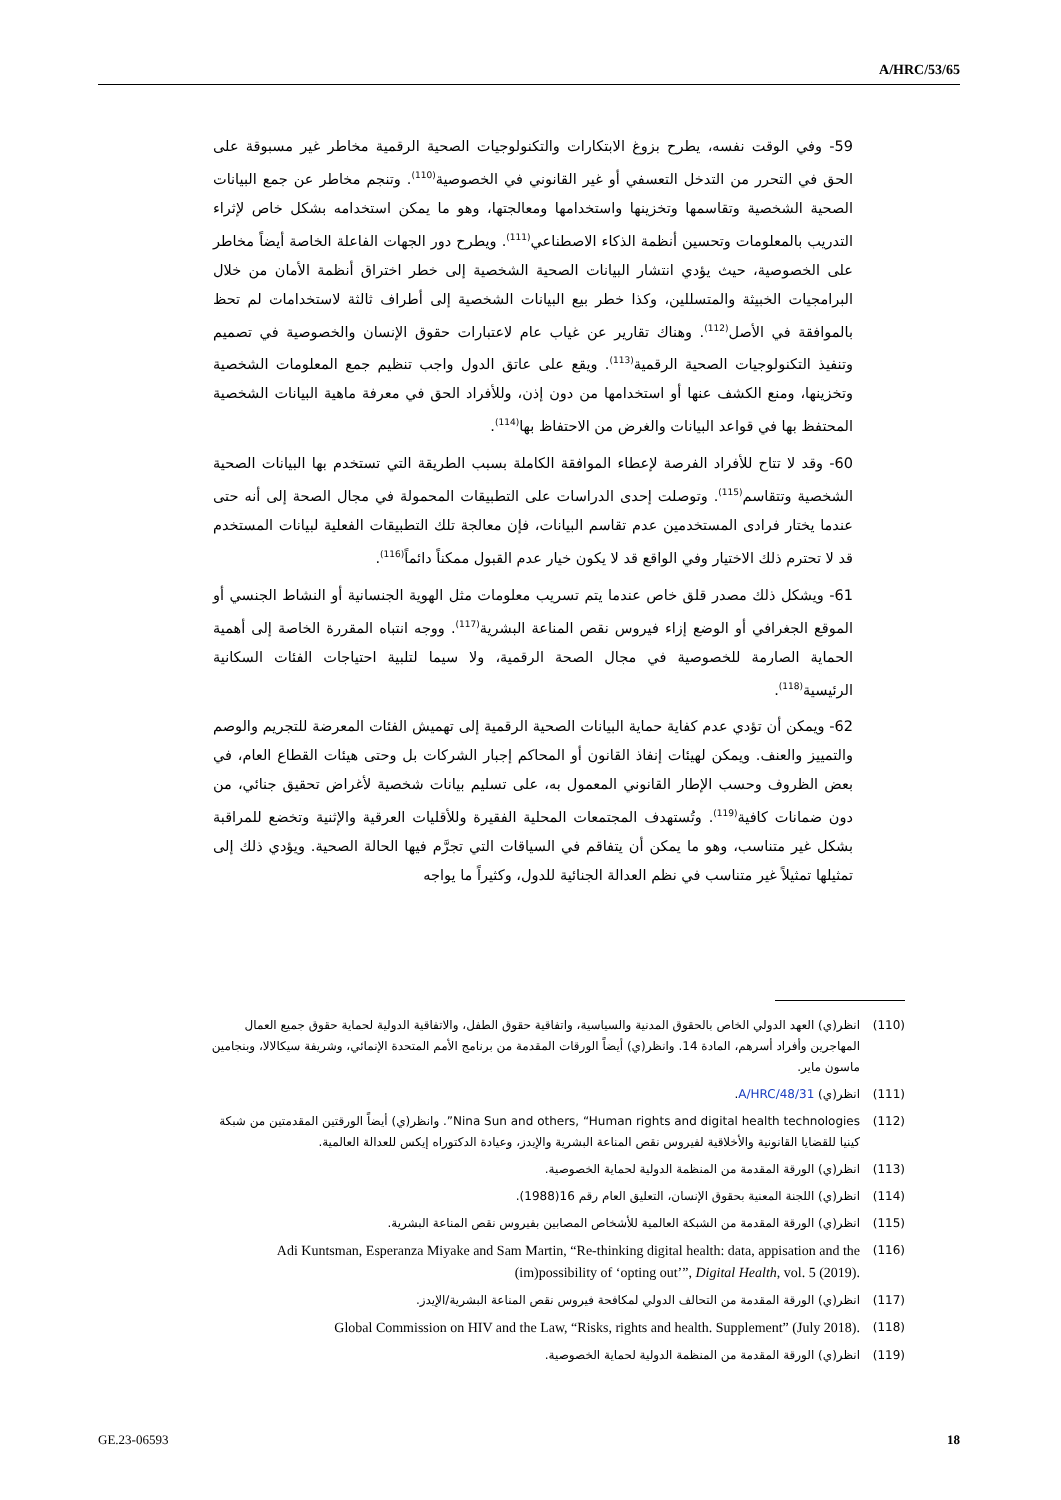A/HRC/53/65
59- وفي الوقت نفسه، يطرح بزوغ الابتكارات والتكنولوجيات الصحية الرقمية مخاطر غير مسبوقة على الحق في التحرر من التدخل التعسفي أو غير القانوني في الخصوصية<sup>(110)</sup>. وتنجم مخاطر عن جمع البيانات الصحية الشخصية وتقاسمها وتخزينها واستخدامها ومعالجتها، وهو ما يمكن استخدامه بشكل خاص لإثراء التدريب بالمعلومات وتحسين أنظمة الذكاء الاصطناعي<sup>(111)</sup>. ويطرح دور الجهات الفاعلة الخاصة أيضاً مخاطر على الخصوصية، حيث يؤدي انتشار البيانات الصحية الشخصية إلى خطر اختراق أنظمة الأمان من خلال البرامجيات الخبيثة والمتسللين، وكذا خطر بيع البيانات الشخصية إلى أطراف ثالثة لاستخدامات لم تحظ بالموافقة في الأصل<sup>(112)</sup>. وهناك تقارير عن غياب عام لاعتبارات حقوق الإنسان والخصوصية في تصميم وتنفيذ التكنولوجيات الصحية الرقمية<sup>(113)</sup>. ويقع على عاتق الدول واجب تنظيم جمع المعلومات الشخصية وتخزينها، ومنع الكشف عنها أو استخدامها من دون إذن، وللأفراد الحق في معرفة ماهية البيانات الشخصية المحتفظ بها في قواعد البيانات والغرض من الاحتفاظ بها<sup>(114)</sup>.
60- وقد لا تتاح للأفراد الفرصة لإعطاء الموافقة الكاملة بسبب الطريقة التي تستخدم بها البيانات الصحية الشخصية وتتقاسم<sup>(115)</sup>. وتوصلت إحدى الدراسات على التطبيقات المحمولة في مجال الصحة إلى أنه حتى عندما يختار فرادى المستخدمين عدم تقاسم البيانات، فإن معالجة تلك التطبيقات الفعلية لبيانات المستخدم قد لا تحترم ذلك الاختيار وفي الواقع قد لا يكون خيار عدم القبول ممكناً دائماً<sup>(116)</sup>.
61- ويشكل ذلك مصدر قلق خاص عندما يتم تسريب معلومات مثل الهوية الجنسانية أو النشاط الجنسي أو الموقع الجغرافي أو الوضع إزاء فيروس نقص المناعة البشرية<sup>(117)</sup>. ووجه انتباه المقررة الخاصة إلى أهمية الحماية الصارمة للخصوصية في مجال الصحة الرقمية، ولا سيما لتلبية احتياجات الفئات السكانية الرئيسية<sup>(118)</sup>.
62- ويمكن أن تؤدي عدم كفاية حماية البيانات الصحية الرقمية إلى تهميش الفئات المعرضة للتجريم والوصم والتمييز والعنف. ويمكن لهيئات إنفاذ القانون أو المحاكم إجبار الشركات بل وحتى هيئات القطاع العام، في بعض الظروف وحسب الإطار القانوني المعمول به، على تسليم بيانات شخصية لأغراض تحقيق جنائي، من دون ضمانات كافية<sup>(119)</sup>. وتُستهدف المجتمعات المحلية الفقيرة وللأقليات العرقية والإثنية وتخضع للمراقبة بشكل غير متناسب، وهو ما يمكن أن يتفاقم في السياقات التي تجرَّم فيها الحالة الصحية. ويؤدي ذلك إلى تمثيلها تمثيلاً غير متناسب في نظم العدالة الجنائية للدول، وكثيراً ما يواجه
(110) انظر(ي) العهد الدولي الخاص بالحقوق المدنية والسياسية، واتفاقية حقوق الطفل، والاتفاقية الدولية لحماية حقوق جميع العمال المهاجرين وأفراد أسرهم، المادة 14. وانظر(ي) أيضاً الورقات المقدمة من برنامج الأمم المتحدة الإنمائي، وشريفة سيكالالا، وبنجامين ماسون ماير.
(111) انظر(ي) A/HRC/48/31.
(112) Nina Sun and others, “Human rights and digital health technologies”. وانظر(ي) أيضاً الورقتين المقدمتين من شبكة كينيا للقضايا القانونية والأخلاقية لفيروس نقص المناعة البشرية والإيدز، وعيادة الدكتوراه إيكس للعدالة العالمية.
(113) انظر(ي) الورقة المقدمة من المنظمة الدولية لحماية الخصوصية.
(114) انظر(ي) اللجنة المعنية بحقوق الإنسان، التعليق العام رقم 16(1988).
(115) انظر(ي) الورقة المقدمة من الشبكة العالمية للأشخاص المصابين بفيروس نقص المناعة البشرية.
(116) Adi Kuntsman, Esperanza Miyake and Sam Martin, “Re-thinking digital health: data, appisation and the (im)possibility of ‘opting out’”, Digital Health, vol. 5 (2019).
(117) انظر(ي) الورقة المقدمة من التحالف الدولي لمكافحة فيروس نقص المناعة البشرية/الإيدز.
(118) Global Commission on HIV and the Law, “Risks, rights and health. Supplement” (July 2018).
(119) انظر(ي) الورقة المقدمة من المنظمة الدولية لحماية الخصوصية.
GE.23-06593 18